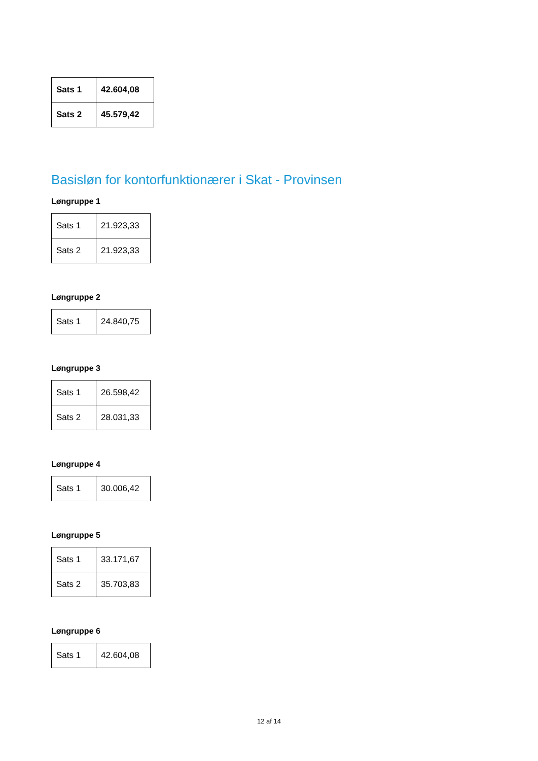| Sats 1 | 42.604,08 |
| Sats 2 | 45.579,42 |
Basisløn for kontorfunktionærer i Skat - Provinsen
Løngruppe 1
| Sats 1 | 21.923,33 |
| Sats 2 | 21.923,33 |
Løngruppe 2
| Sats 1 | 24.840,75 |
Løngruppe 3
| Sats 1 | 26.598,42 |
| Sats 2 | 28.031,33 |
Løngruppe 4
| Sats 1 | 30.006,42 |
Løngruppe 5
| Sats 1 | 33.171,67 |
| Sats 2 | 35.703,83 |
Løngruppe 6
| Sats 1 | 42.604,08 |
12 af 14